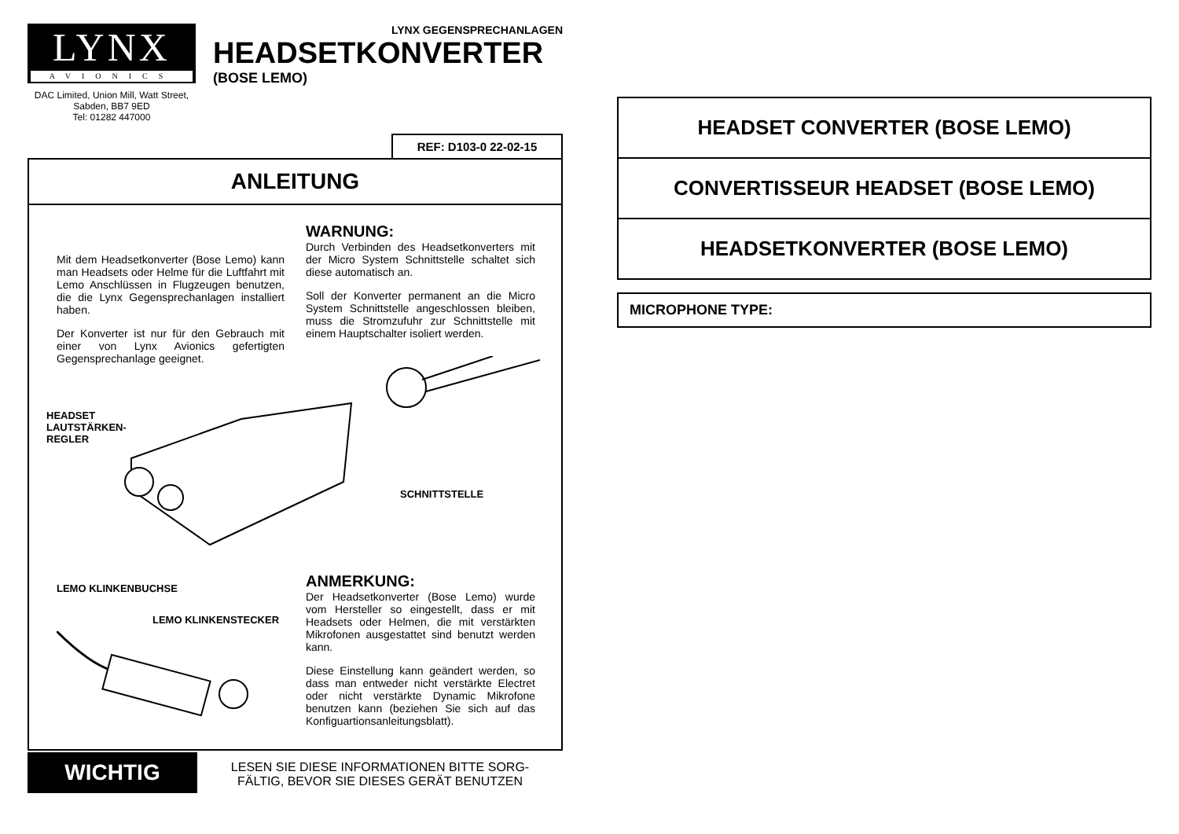LYNX
AVIONICS
DAC Limited, Union Mill, Watt Street, Sabden, BB7 9ED
Tel: 01282 447000
LYNX GEGENSPRECHANLAGEN
HEADSETKONVERTER
(BOSE LEMO)
REF: D103-0 22-02-15
ANLEITUNG
Mit dem Headsetkonverter (Bose Lemo) kann man Headsets oder Helme für die Luftfahrt mit Lemo Anschlüssen in Flugzeugen benutzen, die die Lynx Gegensprechanlagen installiert haben.
Der Konverter ist nur für den Gebrauch mit einer von Lynx Avionics gefertigten Gegensprechanlage geeignet.
WARNUNG:
Durch Verbinden des Headsetkonverters mit der Micro System Schnittstelle schaltet sich diese automatisch an.
Soll der Konverter permanent an die Micro System Schnittstelle angeschlossen bleiben, muss die Stromzufuhr zur Schnittstelle mit einem Hauptschalter isoliert werden.
HEADSET
LAUTSTÄRKEN-
REGLER
SCHNITTSTELLE
LEMO KLINKENBUCHSE
LEMO KLINKENSTECKER
ANMERKUNG:
Der Headsetkonverter (Bose Lemo) wurde vom Hersteller so eingestellt, dass er mit Headsets oder Helmen, die mit verstärkten Mikrofonen ausgestattet sind benutzt werden kann.
Diese Einstellung kann geändert werden, so dass man entweder nicht verstärkte Electret oder nicht verstärkte Dynamic Mikrofone benutzen kann (beziehen Sie sich auf das Konfiguartionsanleitungsblatt).
WICHTIG
LESEN SIE DIESE INFORMATIONEN BITTE SORG-
FÄLTIG, BEVOR SIE DIESES GERÄT BENUTZEN
HEADSET CONVERTER (BOSE LEMO)
CONVERTISSEUR HEADSET (BOSE LEMO)
HEADSETKONVERTER (BOSE LEMO)
MICROPHONE TYPE: